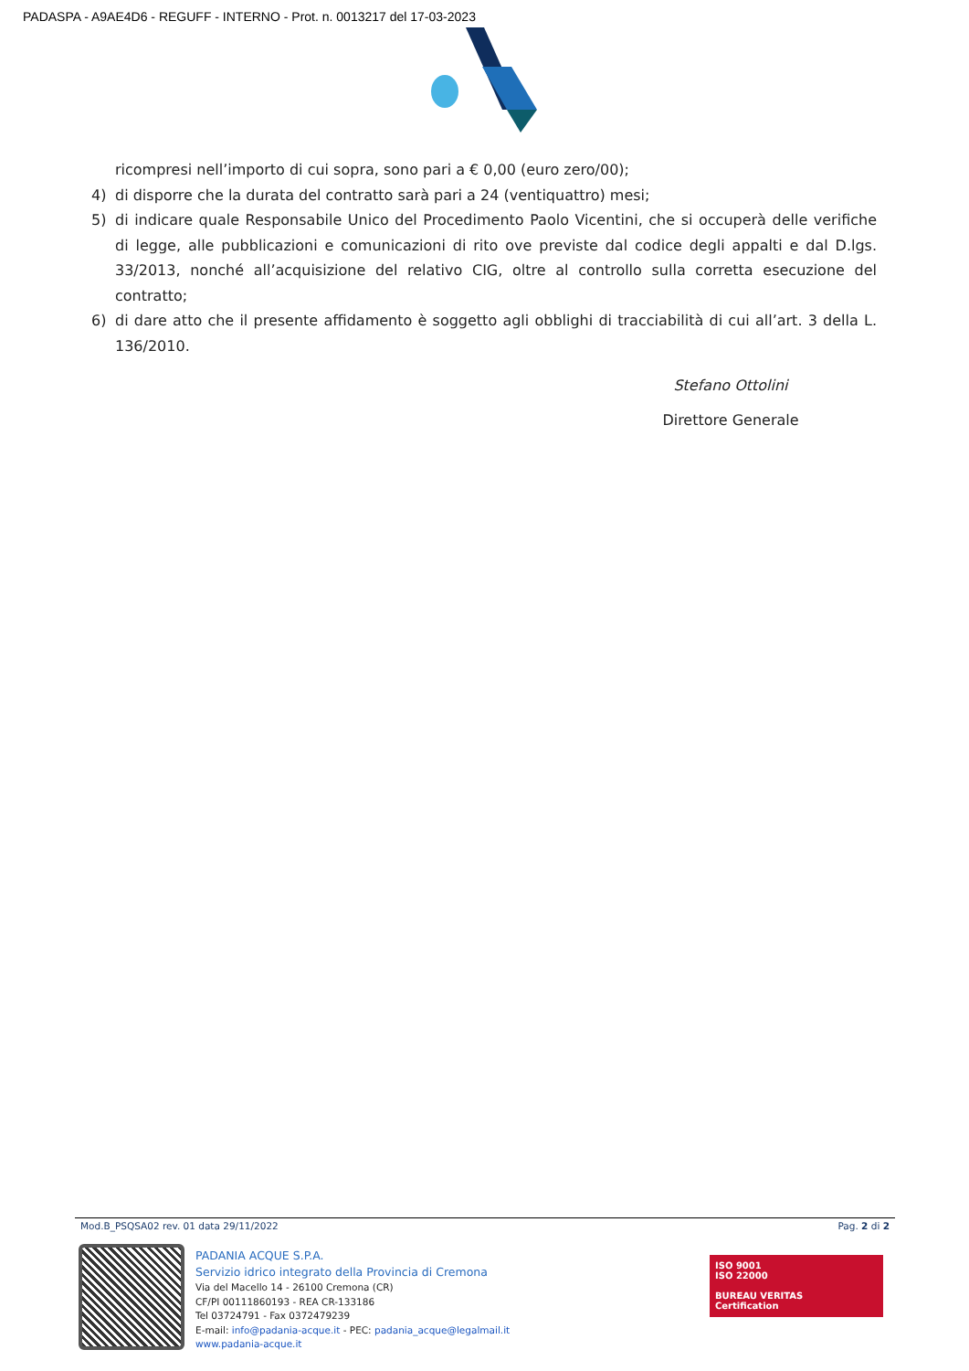PADASPA - A9AE4D6 - REGUFF - INTERNO - Prot. n. 0013217 del 17-03-2023
ricompresi nell’importo di cui sopra, sono pari a € 0,00 (euro zero/00);
4) di disporre che la durata del contratto sarà pari a 24 (ventiquattro) mesi;
5) di indicare quale Responsabile Unico del Procedimento Paolo Vicentini, che si occuperà delle verifiche di legge, alle pubblicazioni e comunicazioni di rito ove previste dal codice degli appalti e dal D.lgs. 33/2013, nonché all’acquisizione del relativo CIG, oltre al controllo sulla corretta esecuzione del contratto;
6) di dare atto che il presente affidamento è soggetto agli obblighi di tracciabilità di cui all’art. 3 della L. 136/2010.
Stefano Ottolini
Direttore Generale
Mod.B_PSQSA02 rev. 01 data 29/11/2022 Pag. 2 di 2
PADANIA ACQUE S.P.A.
Servizio idrico integrato della Provincia di Cremona
Via del Macello 14 - 26100 Cremona (CR)
CF/PI 00111860193 - REA CR-133186
Tel 03724791 - Fax 0372479239
E-mail: info@padania-acque.it - PEC: padania_acque@legalmail.it
www.padania-acque.it
ISO 9001
ISO 22000
BUREAU VERITAS
Certification